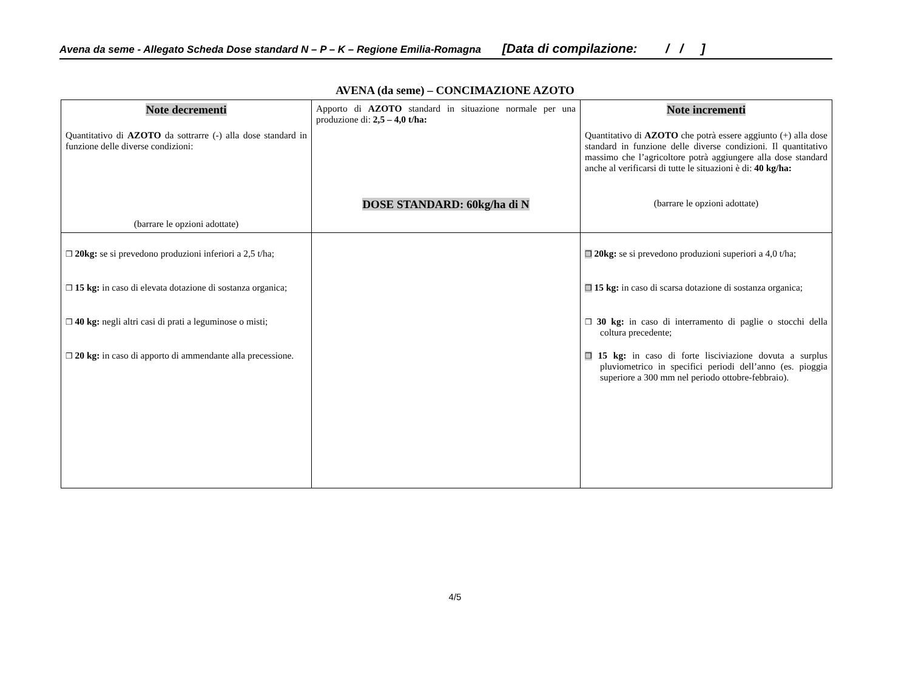Avena da seme - Allegato Scheda Dose standard N – P – K – Regione Emilia-Romagna [Data di compilazione: / / ]
AVENA (da seme) – CONCIMAZIONE AZOTO
| Note decrementi Quantitativo di AZOTO da sottrarre (-) alla dose standard in funzione delle diverse condizioni: (barrare le opzioni adottate) | Apporto di AZOTO standard in situazione normale per una produzione di: 2,5 – 4,0 t/ha: DOSE STANDARD: 60kg/ha di N | Note incrementi Quantitativo di AZOTO che potrà essere aggiunto (+) alla dose standard in funzione delle diverse condizioni. Il quantitativo massimo che l’agricoltore potrà aggiungere alla dose standard anche al verificarsi di tutte le situazioni è di: 40 kg/ha: (barrare le opzioni adottate) |
| ❒ 20kg: se si prevedono produzioni inferiori a 2,5 t/ha; ❒ 15 kg: in caso di elevata dotazione di sostanza organica; ❒ 40 kg: negli altri casi di prati a leguminose o misti; ❒ 20 kg: in caso di apporto di ammendante alla precessione. | | ❒ 20kg: se si prevedono produzioni superiori a 4,0 t/ha; ❒ 15 kg: in caso di scarsa dotazione di sostanza organica; ❒ 30 kg: in caso di interramento di paglie o stocchi della coltura precedente; ❒ 15 kg: in caso di forte lisciviazione dovuta a surplus pluviometrico in specifici periodi dell’anno (es. pioggia superiore a 300 mm nel periodo ottobre-febbraio). |
4/5